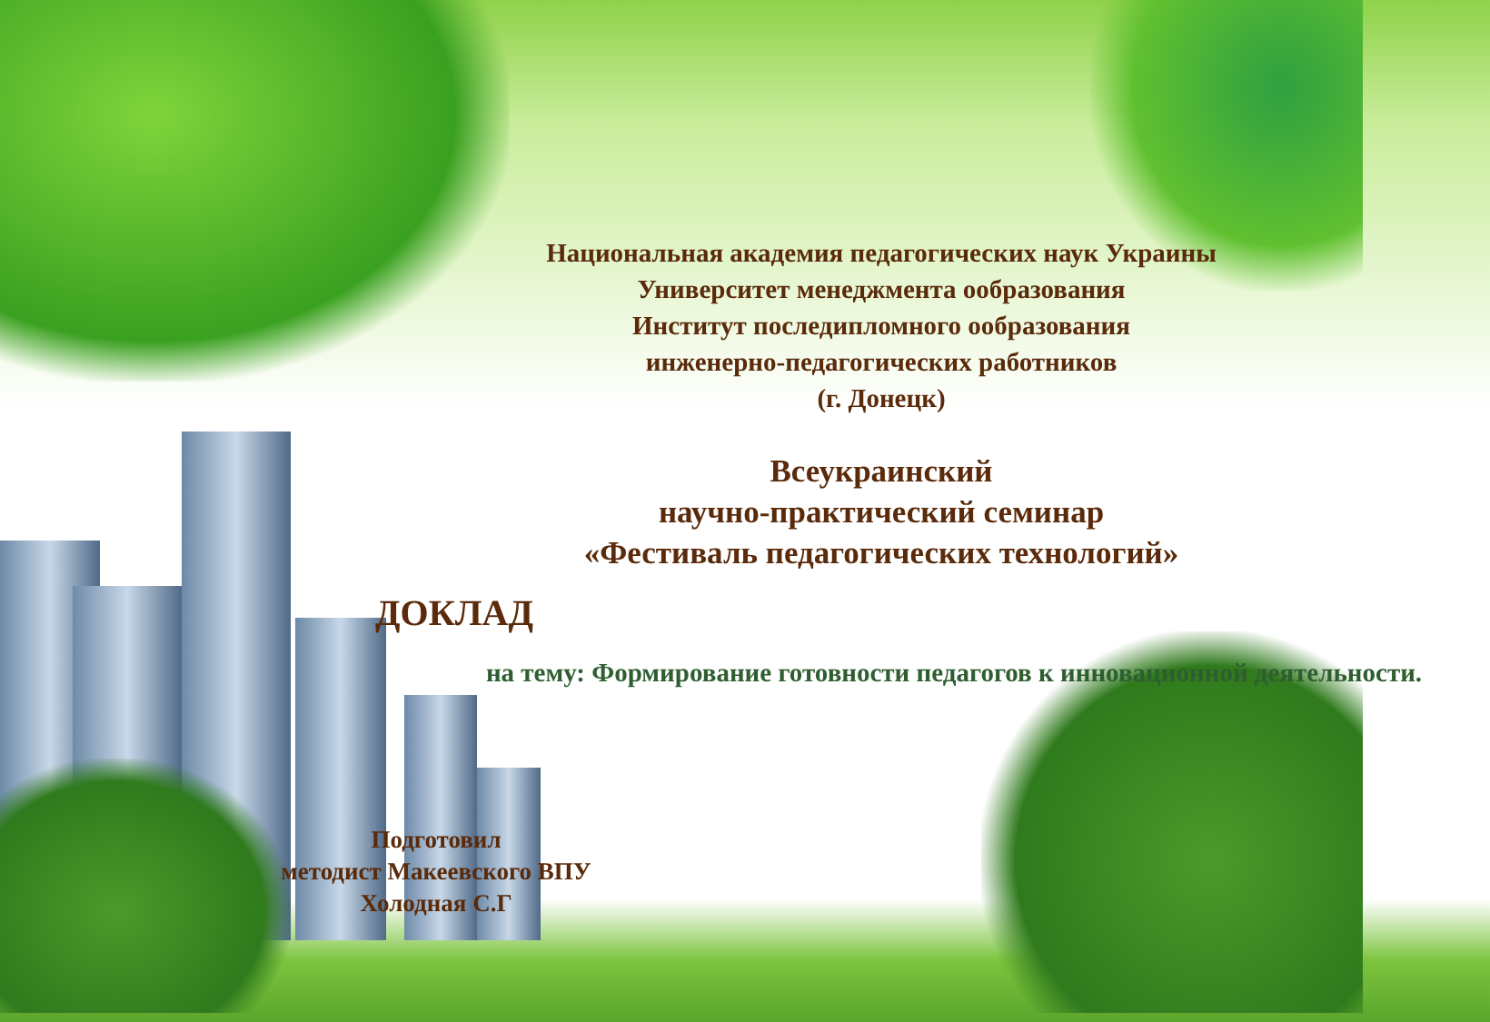Национальная академия педагогических наук Украины
Университет менеджмента ообразования
Институт последипломного ообразования
инженерно-педагогических работников
(г. Донецк)
Всеукраинский
научно-практический семинар
«Фестиваль педагогических технологий»
ДОКЛАД
на тему: Формирование готовности педагогов к инновационной деятельности.
Подготовил
методист Макеевского ВПУ
Холодная С.Г